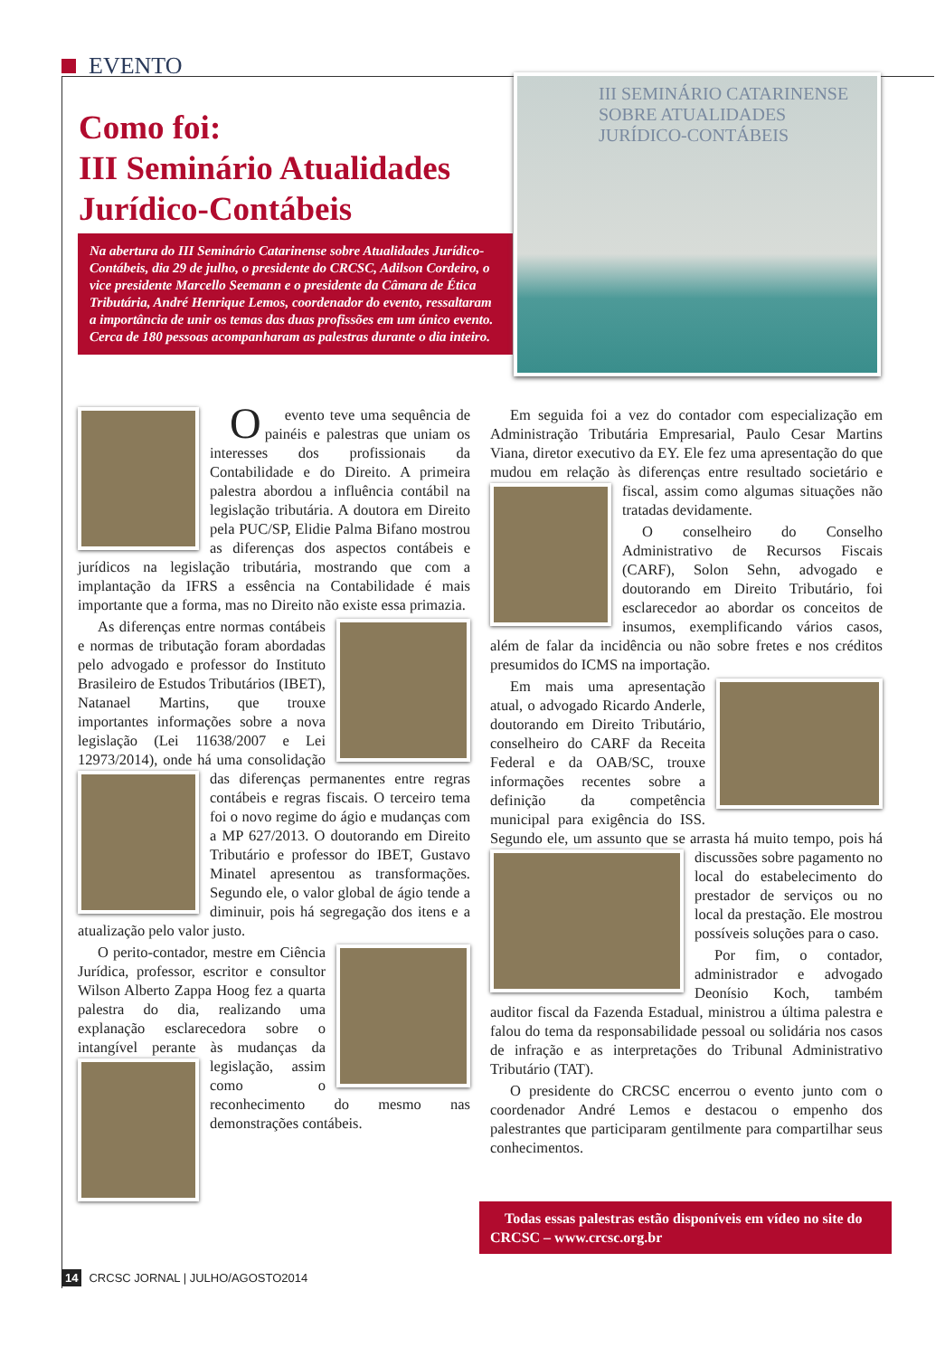EVENTO
Como foi:
III Seminário Atualidades Jurídico-Contábeis
Na abertura do III Seminário Catarinense sobre Atualidades Jurídico-Contábeis, dia 29 de julho, o presidente do CRCSC, Adilson Cordeiro, o vice presidente Marcello Seemann e o presidente da Câmara de Ética Tributária, André Henrique Lemos, coordenador do evento, ressaltaram a importância de unir os temas das duas profissões em um único evento. Cerca de 180 pessoas acompanharam as palestras durante o dia inteiro.
III SEMINÁRIO CATARINENSE
SOBRE ATUALIDADES
JURÍDICO-CONTÁBEIS
Oevento teve uma sequência de painéis e palestras que uniam os interesses dos profissionais da Contabilidade e do Direito. A primeira palestra abordou a influência contábil na legislação tributária. A doutora em Direito pela PUC/SP, Elidie Palma Bifano mostrou as diferenças dos aspectos contábeis e jurídicos na legislação tributária, mostrando que com a implantação da IFRS a essência na Contabilidade é mais importante que a forma, mas no Direito não existe essa primazia.
As diferenças entre normas contábeis e normas de tributação foram abordadas pelo advogado e professor do Instituto Brasileiro de Estudos Tributários (IBET), Natanael Martins, que trouxe importantes informações sobre a nova legislação (Lei 11638/2007 e Lei 12973/2014), onde há uma consolidação das diferenças permanentes entre regras contábeis e regras fiscais. O terceiro tema foi o novo regime do ágio e mudanças com a MP 627/2013. O doutorando em Direito Tributário e professor do IBET, Gustavo Minatel apresentou as transformações. Segundo ele, o valor global de ágio tende a diminuir, pois há segregação dos itens e a atualização pelo valor justo.
O perito-contador, mestre em Ciência Jurídica, professor, escritor e consultor Wilson Alberto Zappa Hoog fez a quarta palestra do dia, realizando uma explanação esclarecedora sobre o intangível perante às mudanças da legislação, assim como o reconhecimento do mesmo nas demonstrações contábeis.
Em seguida foi a vez do contador com especialização em Administração Tributária Empresarial, Paulo Cesar Martins Viana, diretor executivo da EY. Ele fez uma apresentação do que mudou em relação às diferenças entre resultado societário e fiscal, assim como algumas situações não tratadas devidamente.
O conselheiro do Conselho Administrativo de Recursos Fiscais (CARF), Solon Sehn, advogado e doutorando em Direito Tributário, foi esclarecedor ao abordar os conceitos de insumos, exemplificando vários casos, além de falar da incidência ou não sobre fretes e nos créditos presumidos do ICMS na importação.
Em mais uma apresentação atual, o advogado Ricardo Anderle, doutorando em Direito Tributário, conselheiro do CARF da Receita Federal e da OAB/SC, trouxe informações recentes sobre a definição da competência municipal para exigência do ISS. Segundo ele, um assunto que se arrasta há muito tempo, pois há discussões sobre pagamento no local do estabelecimento do prestador de serviços ou no local da prestação. Ele mostrou possíveis soluções para o caso.
Por fim, o contador, administrador e advogado Deonísio Koch, também auditor fiscal da Fazenda Estadual, ministrou a última palestra e falou do tema da responsabilidade pessoal ou solidária nos casos de infração e as interpretações do Tribunal Administrativo Tributário (TAT).
O presidente do CRCSC encerrou o evento junto com o coordenador André Lemos e destacou o empenho dos palestrantes que participaram gentilmente para compartilhar seus conhecimentos.
Todas essas palestras estão disponíveis em vídeo no site do CRCSC – www.crcsc.org.br
14 CRCSC JORNAL | JULHO/AGOSTO2014